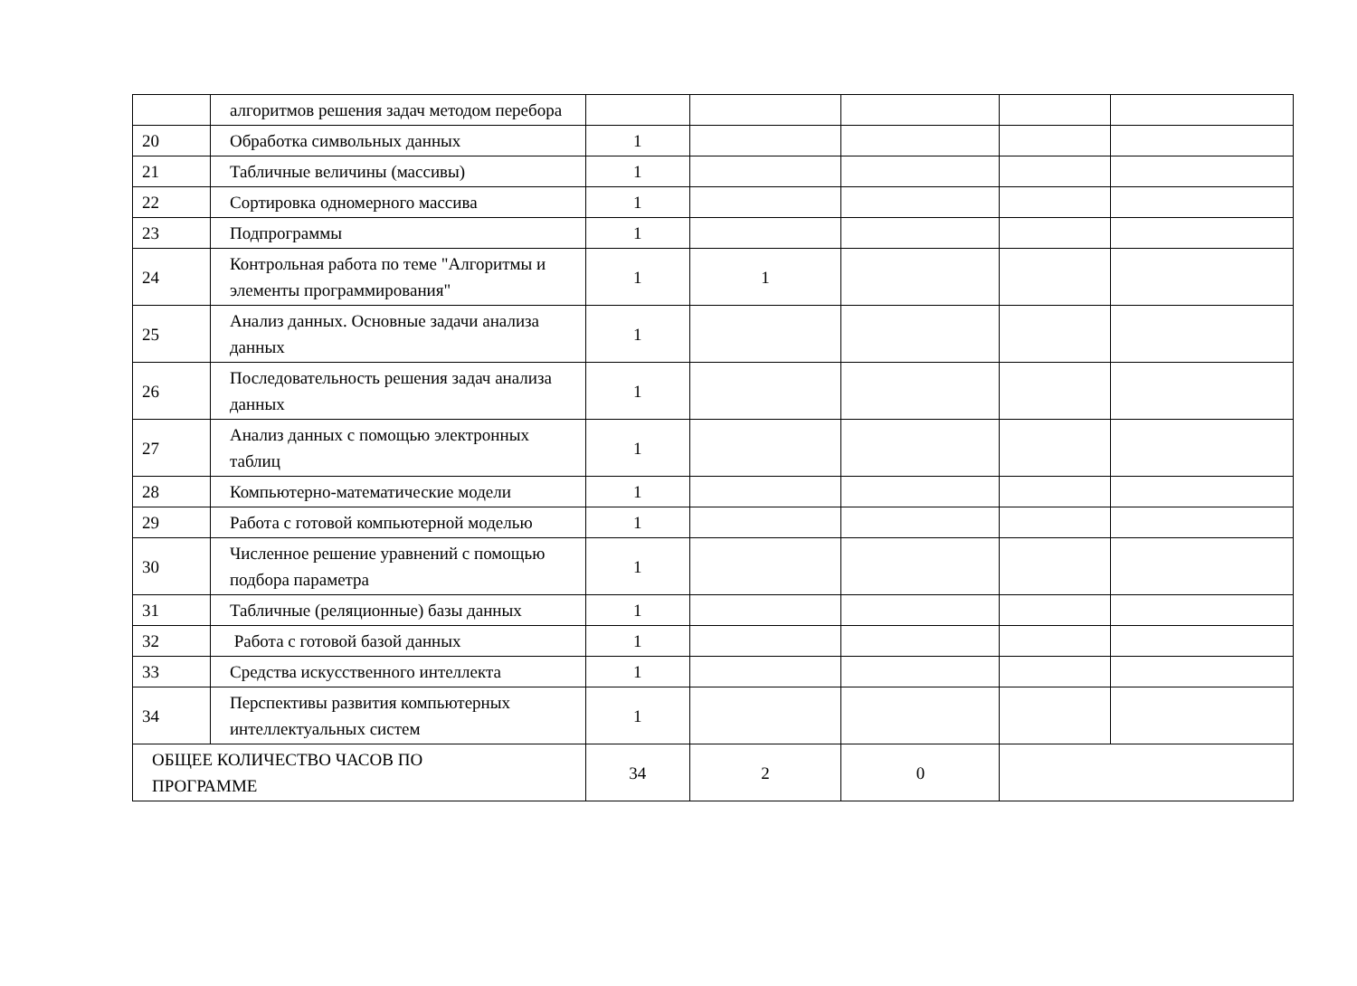| | алгоритмов решения задач методом перебора | | | | | |
| 20 | Обработка символьных данных | 1 | | | | |
| 21 | Табличные величины (массивы) | 1 | | | | |
| 22 | Сортировка одномерного массива | 1 | | | | |
| 23 | Подпрограммы | 1 | | | | |
| 24 | Контрольная работа по теме "Алгоритмы и элементы программирования" | 1 | 1 | | | |
| 25 | Анализ данных. Основные задачи анализа данных | 1 | | | | |
| 26 | Последовательность решения задач анализа данных | 1 | | | | |
| 27 | Анализ данных с помощью электронных таблиц | 1 | | | | |
| 28 | Компьютерно-математические модели | 1 | | | | |
| 29 | Работа с готовой компьютерной моделью | 1 | | | | |
| 30 | Численное решение уравнений с помощью подбора параметра | 1 | | | | |
| 31 | Табличные (реляционные) базы данных | 1 | | | | |
| 32 | Работа с готовой базой данных | 1 | | | | |
| 33 | Средства искусственного интеллекта | 1 | | | | |
| 34 | Перспективы развития компьютерных интеллектуальных систем | 1 | | | | |
| ОБЩЕЕ КОЛИЧЕСТВО ЧАСОВ ПО ПРОГРАММЕ | | 34 | 2 | 0 | | |